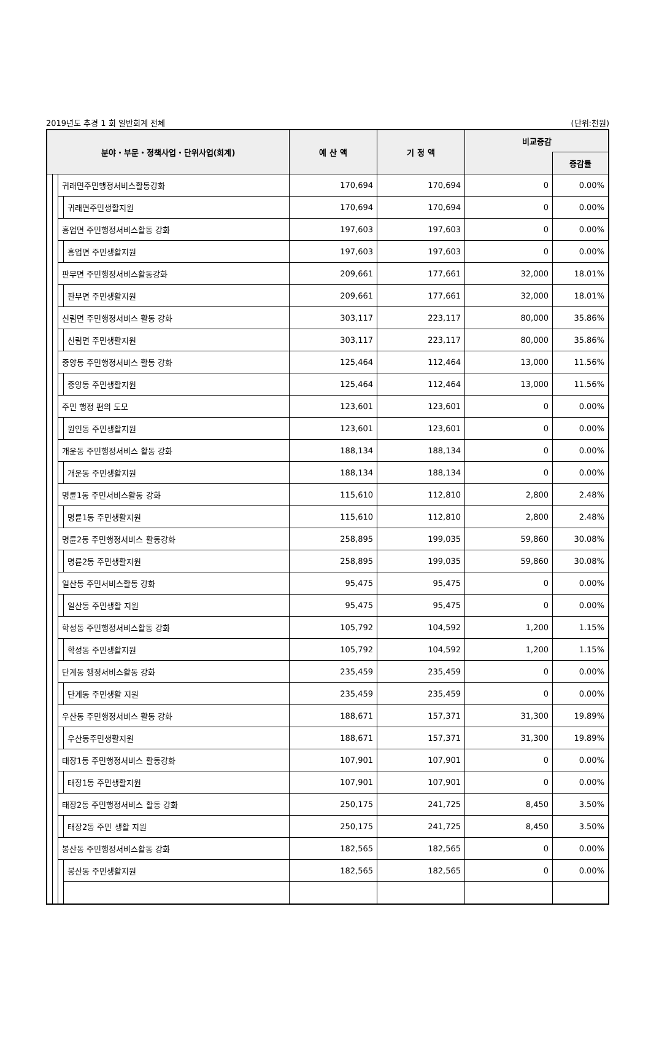2019년도 추경 1 회 일반회계 전체 (단위:천원)
| 분야・부문・정책사업・단위사업(회계) | | | | 예 산 액 | 기 정 액 | 비교증감 | |
| --- | --- | --- | --- | --- | --- | --- | --- |
| | | | | | | | 증감률 |
| | | 귀래면주민행정서비스활동강화 | | 170,694 | 170,694 | 0 | 0.00% |
| | | | 귀래면주민생활지원 | 170,694 | 170,694 | 0 | 0.00% |
| | | 흥업면 주민행정서비스활동 강화 | | 197,603 | 197,603 | 0 | 0.00% |
| | | | 흥업면 주민생활지원 | 197,603 | 197,603 | 0 | 0.00% |
| | | 판부면 주민행정서비스활동강화 | | 209,661 | 177,661 | 32,000 | 18.01% |
| | | | 판부면 주민생활지원 | 209,661 | 177,661 | 32,000 | 18.01% |
| | | 신림면 주민행정서비스 활동 강화 | | 303,117 | 223,117 | 80,000 | 35.86% |
| | | | 신림면 주민생활지원 | 303,117 | 223,117 | 80,000 | 35.86% |
| | | 중앙동 주민행정서비스 활동 강화 | | 125,464 | 112,464 | 13,000 | 11.56% |
| | | | 중앙동 주민생활지원 | 125,464 | 112,464 | 13,000 | 11.56% |
| | | 주민 행정 편의 도모 | | 123,601 | 123,601 | 0 | 0.00% |
| | | | 원인동 주민생활지원 | 123,601 | 123,601 | 0 | 0.00% |
| | | 개운동 주민행정서비스 활동 강화 | | 188,134 | 188,134 | 0 | 0.00% |
| | | | 개운동 주민생활지원 | 188,134 | 188,134 | 0 | 0.00% |
| | | 명륜1동 주민서비스활동 강화 | | 115,610 | 112,810 | 2,800 | 2.48% |
| | | | 명륜1동 주민생활지원 | 115,610 | 112,810 | 2,800 | 2.48% |
| | | 명륜2동 주민행정서비스 활동강화 | | 258,895 | 199,035 | 59,860 | 30.08% |
| | | | 명륜2동 주민생활지원 | 258,895 | 199,035 | 59,860 | 30.08% |
| | | 일산동 주민서비스활동 강화 | | 95,475 | 95,475 | 0 | 0.00% |
| | | | 일산동 주민생활 지원 | 95,475 | 95,475 | 0 | 0.00% |
| | | 학성동 주민행정서비스활동 강화 | | 105,792 | 104,592 | 1,200 | 1.15% |
| | | | 학성동 주민생활지원 | 105,792 | 104,592 | 1,200 | 1.15% |
| | | 단계동 행정서비스활동 강화 | | 235,459 | 235,459 | 0 | 0.00% |
| | | | 단계동 주민생활 지원 | 235,459 | 235,459 | 0 | 0.00% |
| | | 우산동 주민행정서비스 활동 강화 | | 188,671 | 157,371 | 31,300 | 19.89% |
| | | | 우산동주민생활지원 | 188,671 | 157,371 | 31,300 | 19.89% |
| | | 태장1동 주민행정서비스 활동강화 | | 107,901 | 107,901 | 0 | 0.00% |
| | | | 태장1동 주민생활지원 | 107,901 | 107,901 | 0 | 0.00% |
| | | 태장2동 주민행정서비스 활동 강화 | | 250,175 | 241,725 | 8,450 | 3.50% |
| | | | 태장2동 주민 생활 지원 | 250,175 | 241,725 | 8,450 | 3.50% |
| | | 봉산동 주민행정서비스활동 강화 | | 182,565 | 182,565 | 0 | 0.00% |
| | | | 봉산동 주민생활지원 | 182,565 | 182,565 | 0 | 0.00% |